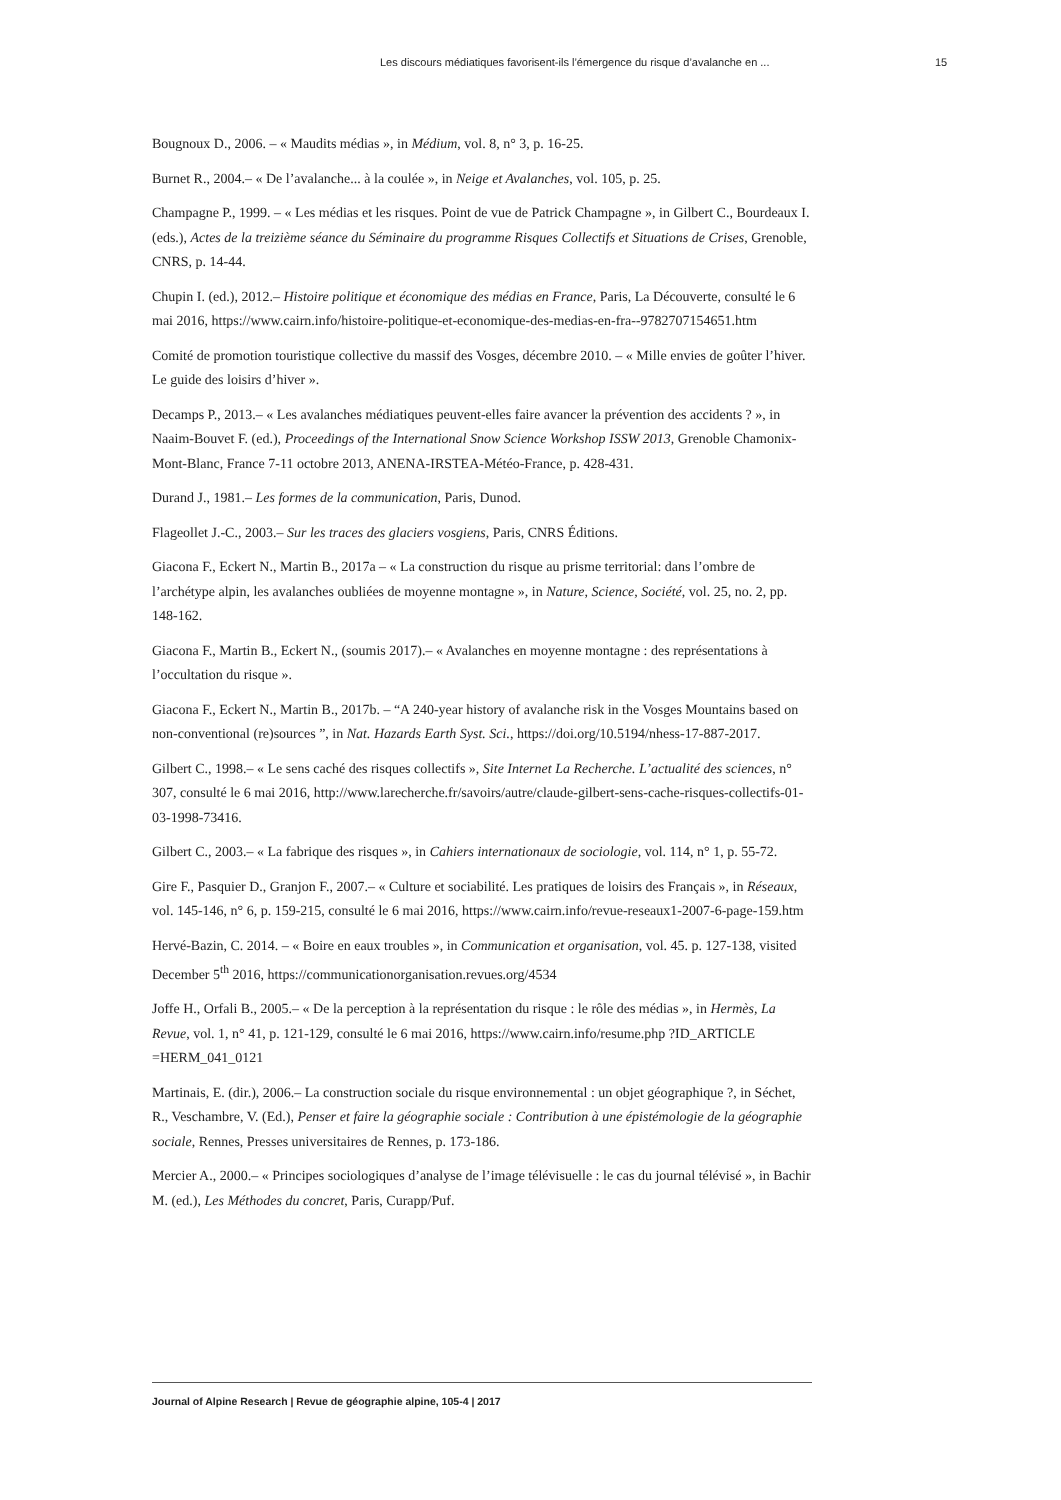Les discours médiatiques favorisent-ils l’émergence du risque d’avalanche en ... 15
Bougnoux D., 2006. – « Maudits médias », in Médium, vol. 8, n° 3, p. 16-25.
Burnet R., 2004.– « De l’avalanche... à la coulée », in Neige et Avalanches, vol. 105, p. 25.
Champagne P., 1999. – « Les médias et les risques. Point de vue de Patrick Champagne », in Gilbert C., Bourdeaux I. (eds.), Actes de la treizième séance du Séminaire du programme Risques Collectifs et Situations de Crises, Grenoble, CNRS, p. 14-44.
Chupin I. (ed.), 2012.– Histoire politique et économique des médias en France, Paris, La Découverte, consulté le 6 mai 2016, https://www.cairn.info/histoire-politique-et-economique-des-medias-en-fra--9782707154651.htm
Comité de promotion touristique collective du massif des Vosges, décembre 2010. – « Mille envies de goûter l’hiver. Le guide des loisirs d’hiver ».
Decamps P., 2013.– « Les avalanches médiatiques peuvent-elles faire avancer la prévention des accidents ? », in Naaim-Bouvet F. (ed.), Proceedings of the International Snow Science Workshop ISSW 2013, Grenoble Chamonix-Mont-Blanc, France 7-11 octobre 2013, ANENA-IRSTEA-Météo-France, p. 428-431.
Durand J., 1981.– Les formes de la communication, Paris, Dunod.
Flageollet J.-C., 2003.– Sur les traces des glaciers vosgiens, Paris, CNRS Éditions.
Giacona F., Eckert N., Martin B., 2017a – « La construction du risque au prisme territorial: dans l’ombre de l’archétype alpin, les avalanches oubliées de moyenne montagne », in Nature, Science, Société, vol. 25, no. 2, pp. 148-162.
Giacona F., Martin B., Eckert N., (soumis 2017).– « Avalanches en moyenne montagne : des représentations à l’occultation du risque ».
Giacona F., Eckert N., Martin B., 2017b. – “A 240-year history of avalanche risk in the Vosges Mountains based on non-conventional (re)sources ”, in Nat. Hazards Earth Syst. Sci., https://doi.org/10.5194/nhess-17-887-2017.
Gilbert C., 1998.– « Le sens caché des risques collectifs », Site Internet La Recherche. L’actualité des sciences, n° 307, consulté le 6 mai 2016, http://www.larecherche.fr/savoirs/autre/claude-gilbert-sens-cache-risques-collectifs-01-03-1998-73416.
Gilbert C., 2003.– « La fabrique des risques », in Cahiers internationaux de sociologie, vol. 114, n° 1, p. 55-72.
Gire F., Pasquier D., Granjon F., 2007.– « Culture et sociabilité. Les pratiques de loisirs des Français », in Réseaux, vol. 145-146, n° 6, p. 159-215, consulté le 6 mai 2016, https://www.cairn.info/revue-reseaux1-2007-6-page-159.htm
Hervé-Bazin, C. 2014. – « Boire en eaux troubles », in Communication et organisation, vol. 45. p. 127-138, visited December 5<sup>th</sup> 2016, https://communicationorganisation.revues.org/4534
Joffe H., Orfali B., 2005.– « De la perception à la représentation du risque : le rôle des médias », in Hermès, La Revue, vol. 1, n° 41, p. 121-129, consulté le 6 mai 2016, https://www.cairn.info/resume.php ?ID_ARTICLE =HERM_041_0121
Martinais, E. (dir.), 2006.– La construction sociale du risque environnemental : un objet géographique ?, in Séchet, R., Veschambre, V. (Ed.), Penser et faire la géographie sociale : Contribution à une épistémologie de la géographie sociale, Rennes, Presses universitaires de Rennes, p. 173-186.
Mercier A., 2000.– « Principes sociologiques d’analyse de l’image télévisuelle : le cas du journal télévisé », in Bachir M. (ed.), Les Méthodes du concret, Paris, Curapp/Puf.
Journal of Alpine Research | Revue de géographie alpine, 105-4 | 2017